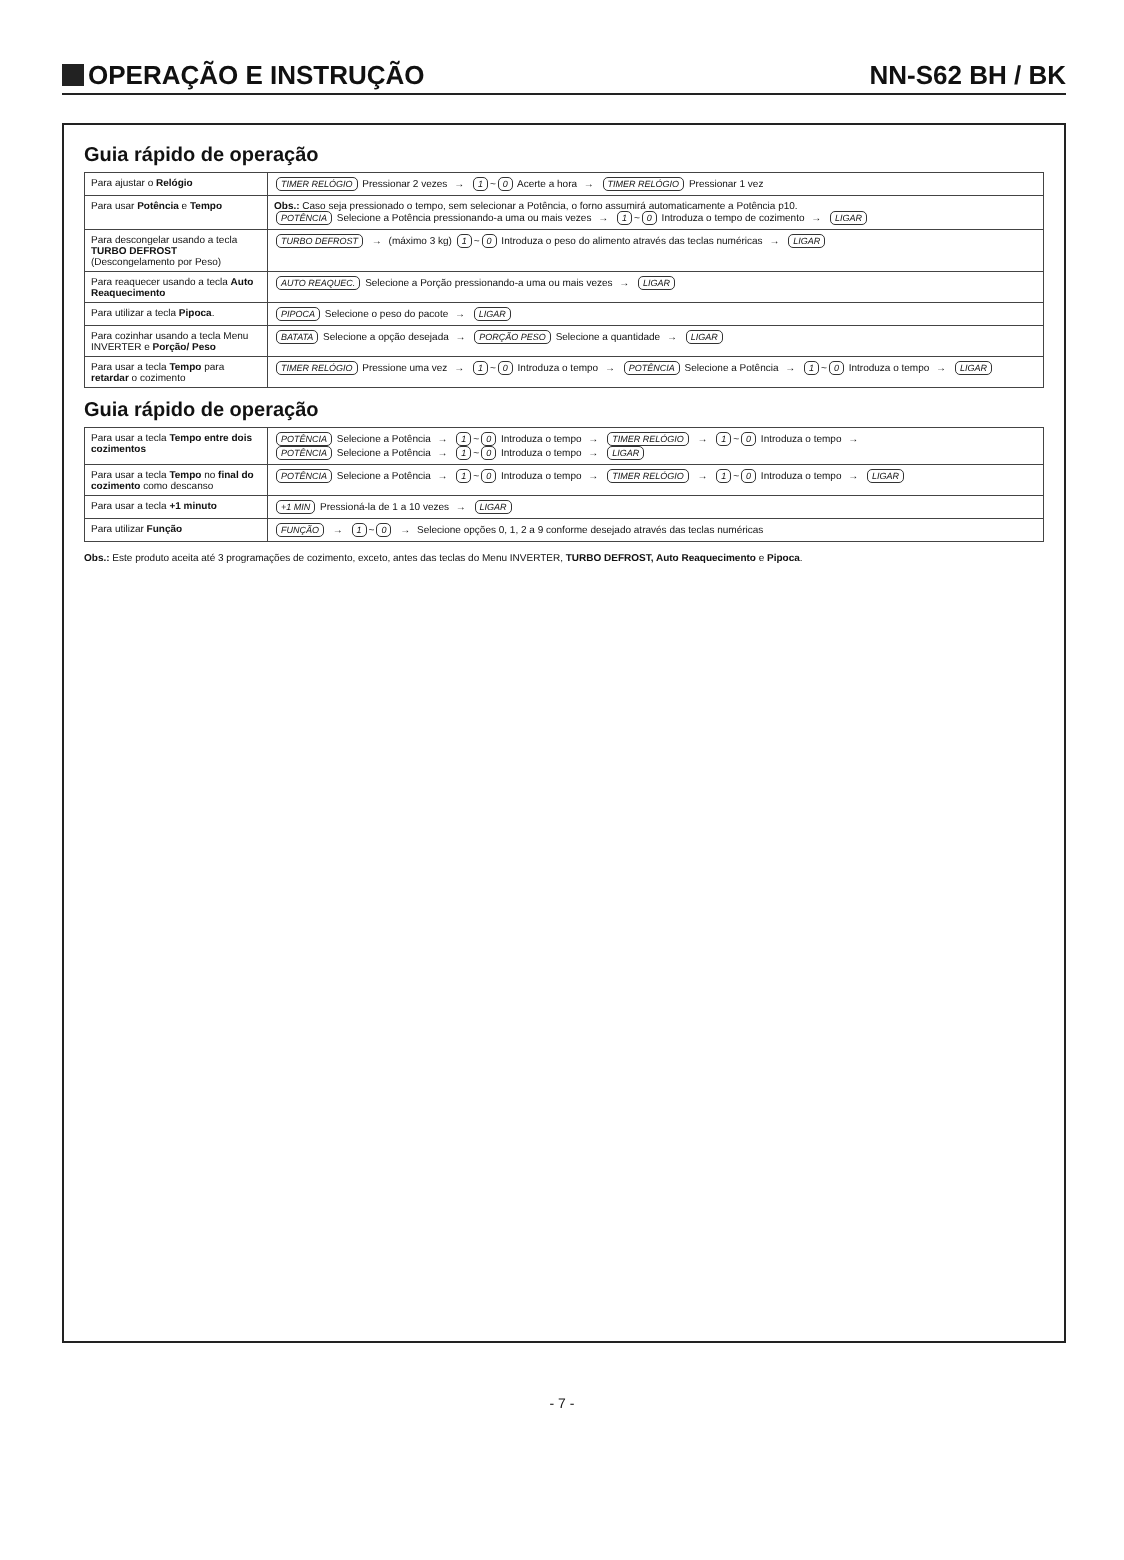OPERAÇÃO E INSTRUÇÃO
NN-S62 BH / BK
Guia rápido de operação
| Para ajustar o Relógio | TIMER RELÓGIO Pressionar 2 vezes → 1 ~ 0 Acerte a hora → TIMER RELÓGIO Pressionar 1 vez |
| Para usar Potência e Tempo | Obs.: Caso seja pressionado o tempo, sem selecionar a Potência, o forno assumirá automaticamente a Potência p10. POTÊNCIA Selecione a Potência pressionando-a uma ou mais vezes → 1 ~ 0 Introduza o tempo de cozimento → LIGAR |
| Para descongelar usando a tecla TURBO DEFROST (Descongelamento por Peso) | TURBO DEFROST → (máximo 3 kg) 1 ~ 0 Introduza o peso do alimento através das teclas numéricas → LIGAR |
| Para reaquecer usando a tecla Auto Reaquecimento | AUTO REAQUEC. Selecione a Porção pressionando-a uma ou mais vezes → LIGAR |
| Para utilizar a tecla Pipoca . | PIPOCA Selecione o peso do pacote → LIGAR |
| Para cozinhar usando a tecla Menu INVERTER e Porção/ Peso | BATATA Selecione a opção desejada → PORÇÃO PESO Selecione a quantidade → LIGAR |
| Para usar a tecla Tempo para retardar o cozimento | TIMER RELÓGIO Pressione uma vez → 1 ~ 0 Introduza o tempo → POTÊNCIA Selecione a Potência → 1 ~ 0 Introduza o tempo → LIGAR |
Guia rápido de operação
| Para usar a tecla Tempo entre dois cozimentos | POTÊNCIA Selecione a Potência → 1 ~ 0 Introduza o tempo → TIMER RELÓGIO → 1 ~ 0 Introduza o tempo → POTÊNCIA Selecione a Potência → 1 ~ 0 Introduza o tempo → LIGAR |
| Para usar a tecla Tempo no final do cozimento como descanso | POTÊNCIA Selecione a Potência → 1 ~ 0 Introduza o tempo → TIMER RELÓGIO → 1 ~ 0 Introduza o tempo → LIGAR |
| Para usar a tecla +1 minuto | +1 MIN Pressioná-la de 1 a 10 vezes → LIGAR |
| Para utilizar Função | FUNÇÃO → 1 ~ 0 → Selecione opções 0, 1, 2 a 9 conforme desejado através das teclas numéricas |
Obs.: Este produto aceita até 3 programações de cozimento, exceto, antes das teclas do Menu INVERTER, TURBO DEFROST, Auto Reaquecimento e Pipoca.
- 7 -